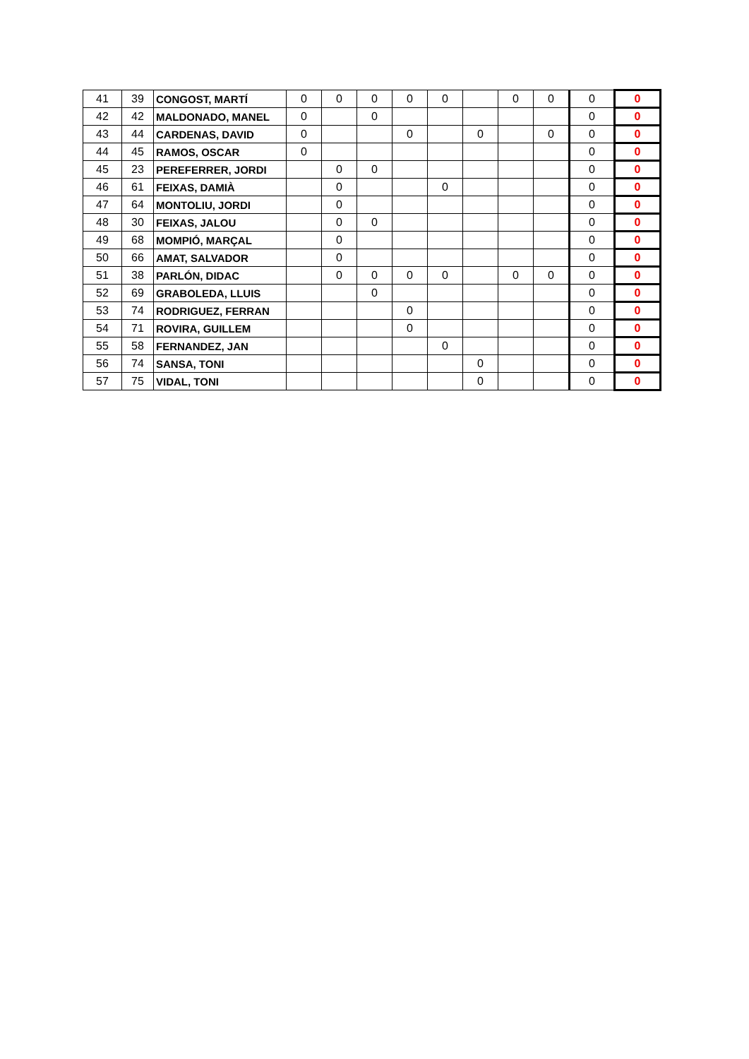| 41 | 39 | CONGOST, MARTÍ | 0 | 0 | 0 | 0 | 0 | | 0 | 0 | 0 | 0 |
| 42 | 42 | MALDONADO, MANEL | 0 | | 0 | | | | | | 0 | 0 |
| 43 | 44 | CARDENAS, DAVID | 0 | | | 0 | | 0 | | 0 | 0 | 0 |
| 44 | 45 | RAMOS, OSCAR | 0 | | | | | | | | 0 | 0 |
| 45 | 23 | PEREFERRER, JORDI | | 0 | 0 | | | | | | 0 | 0 |
| 46 | 61 | FEIXAS, DAMIÀ | | 0 | | | 0 | | | | 0 | 0 |
| 47 | 64 | MONTOLIU, JORDI | | 0 | | | | | | | 0 | 0 |
| 48 | 30 | FEIXAS, JALOU | | 0 | 0 | | | | | | 0 | 0 |
| 49 | 68 | MOMPIÓ, MARÇAL | | 0 | | | | | | | 0 | 0 |
| 50 | 66 | AMAT, SALVADOR | | 0 | | | | | | | 0 | 0 |
| 51 | 38 | PARLÓN, DIDAC | | 0 | 0 | 0 | 0 | | 0 | 0 | 0 | 0 |
| 52 | 69 | GRABOLEDA, LLUIS | | | 0 | | | | | | 0 | 0 |
| 53 | 74 | RODRIGUEZ, FERRAN | | | | 0 | | | | | 0 | 0 |
| 54 | 71 | ROVIRA, GUILLEM | | | | 0 | | | | | 0 | 0 |
| 55 | 58 | FERNANDEZ, JAN | | | | | 0 | | | | 0 | 0 |
| 56 | 74 | SANSA, TONI | | | | | | 0 | | | 0 | 0 |
| 57 | 75 | VIDAL, TONI | | | | | | 0 | | | 0 | 0 |